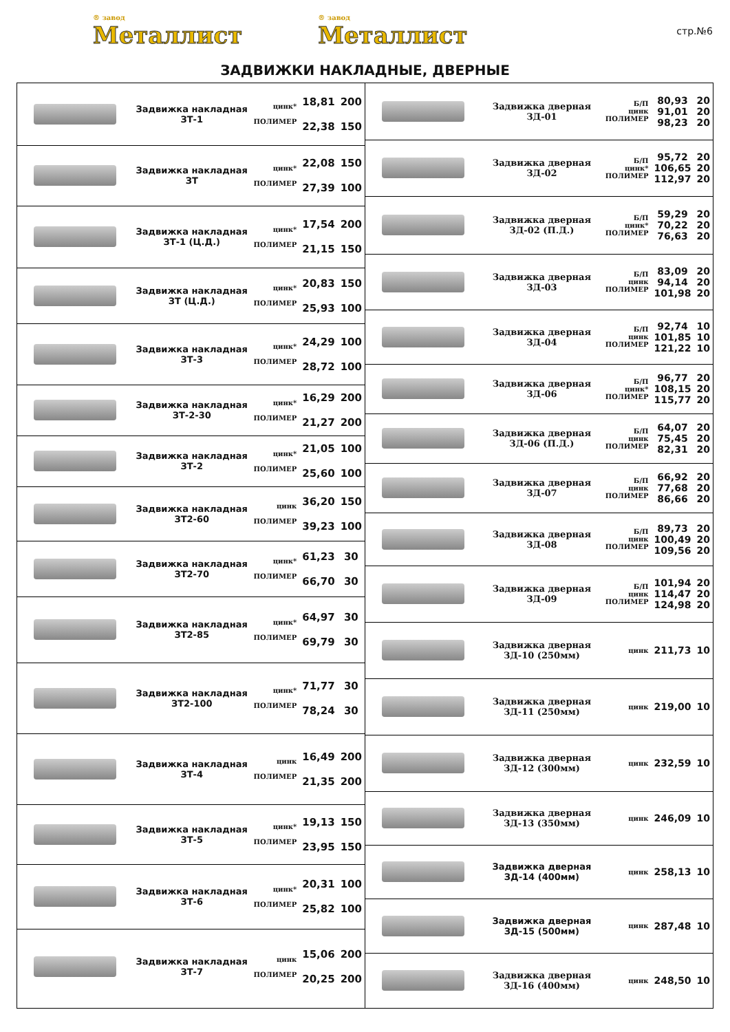® завод
Металлист
® завод
Металлист
стр.№6
ЗАДВИЖКИ НАКЛАДНЫЕ, ДВЕРНЫЕ
| | Задвижка накладная ЗТ-1 | цинк* ПОЛИМЕР | 18,81 22,38 | 200 150 |
| | Задвижка накладная ЗТ | цинк* ПОЛИМЕР | 22,08 27,39 | 150 100 |
| | Задвижка накладная ЗТ-1 (Ц.Д.) | цинк* ПОЛИМЕР | 17,54 21,15 | 200 150 |
| | Задвижка накладная ЗТ (Ц.Д.) | цинк* ПОЛИМЕР | 20,83 25,93 | 150 100 |
| | Задвижка накладная ЗТ-3 | цинк* ПОЛИМЕР | 24,29 28,72 | 100 100 |
| | Задвижка накладная ЗТ-2-30 | цинк* ПОЛИМЕР | 16,29 21,27 | 200 200 |
| | Задвижка накладная ЗТ-2 | цинк* ПОЛИМЕР | 21,05 25,60 | 100 100 |
| | Задвижка накладная ЗТ2-60 | цинк ПОЛИМЕР | 36,20 39,23 | 150 100 |
| | Задвижка накладная ЗТ2-70 | цинк* ПОЛИМЕР | 61,23 66,70 | 30 30 |
| | Задвижка накладная ЗТ2-85 | цинк* ПОЛИМЕР | 64,97 69,79 | 30 30 |
| | Задвижка накладная ЗТ2-100 | цинк* ПОЛИМЕР | 71,77 78,24 | 30 30 |
| | Задвижка накладная ЗТ-4 | цинк ПОЛИМЕР | 16,49 21,35 | 200 200 |
| | Задвижка накладная ЗТ-5 | цинк* ПОЛИМЕР | 19,13 23,95 | 150 150 |
| | Задвижка накладная ЗТ-6 | цинк* ПОЛИМЕР | 20,31 25,82 | 100 100 |
| | Задвижка накладная ЗТ-7 | цинк ПОЛИМЕР | 15,06 20,25 | 200 200 |
| | Задвижка дверная ЗД-01 | Б/П цинк ПОЛИМЕР | 80,93 91,01 98,23 | 20 20 20 |
| | Задвижка дверная ЗД-02 | Б/П цинк* ПОЛИМЕР | 95,72 106,65 112,97 | 20 20 20 |
| | Задвижка дверная ЗД-02 (П.Д.) | Б/П цинк* ПОЛИМЕР | 59,29 70,22 76,63 | 20 20 20 |
| | Задвижка дверная ЗД-03 | Б/П цинк ПОЛИМЕР | 83,09 94,14 101,98 | 20 20 20 |
| | Задвижка дверная ЗД-04 | Б/П цинк ПОЛИМЕР | 92,74 101,85 121,22 | 10 10 10 |
| | Задвижка дверная ЗД-06 | Б/П цинк* ПОЛИМЕР | 96,77 108,15 115,77 | 20 20 20 |
| | Задвижка дверная ЗД-06 (П.Д.) | Б/П цинк ПОЛИМЕР | 64,07 75,45 82,31 | 20 20 20 |
| | Задвижка дверная ЗД-07 | Б/П цинк ПОЛИМЕР | 66,92 77,68 86,66 | 20 20 20 |
| | Задвижка дверная ЗД-08 | Б/П цинк ПОЛИМЕР | 89,73 100,49 109,56 | 20 20 20 |
| | Задвижка дверная ЗД-09 | Б/П цинк ПОЛИМЕР | 101,94 114,47 124,98 | 20 20 20 |
| | Задвижка дверная ЗД-10 (250мм) | цинк | 211,73 | 10 |
| | Задвижка дверная ЗД-11 (250мм) | цинк | 219,00 | 10 |
| | Задвижка дверная ЗД-12 (300мм) | цинк | 232,59 | 10 |
| | Задвижка дверная ЗД-13 (350мм) | цинк | 246,09 | 10 |
| | Задвижка дверная ЗД-14 (400мм) | цинк | 258,13 | 10 |
| | Задвижка дверная ЗД-15 (500мм) | цинк | 287,48 | 10 |
| | Задвижка дверная ЗД-16 (400мм) | цинк | 248,50 | 10 |